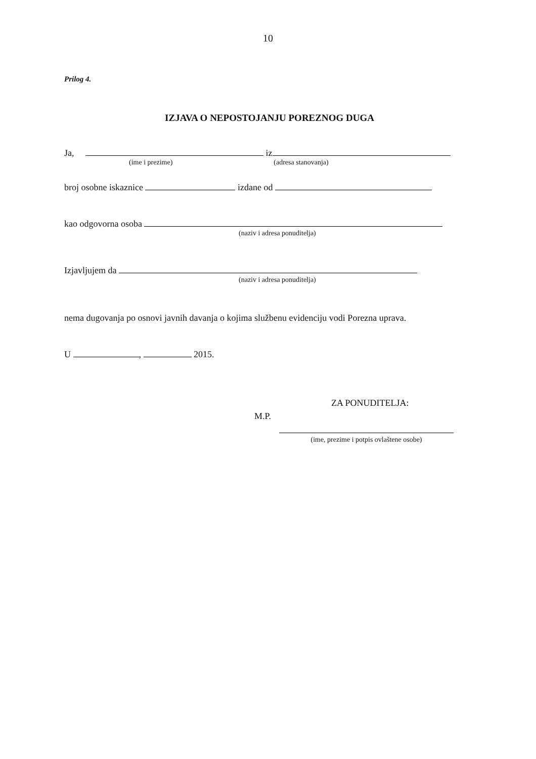10
Prilog 4.
IZJAVA O NEPOSTOJANJU POREZNOG DUGA
Ja, iz
(ime i prezime) (adresa stanovanja)
broj osobne iskaznice izdane od
kao odgovorna osoba
(naziv i adresa ponuditelja)
Izjavljujem da
(naziv i adresa ponuditelja)
nema dugovanja po osnovi javnih davanja o kojima službenu evidenciju vodi Porezna uprava.
U , 2015.
ZA PONUDITELJA:
M.P.
(ime, prezime i potpis ovlaštene osobe)